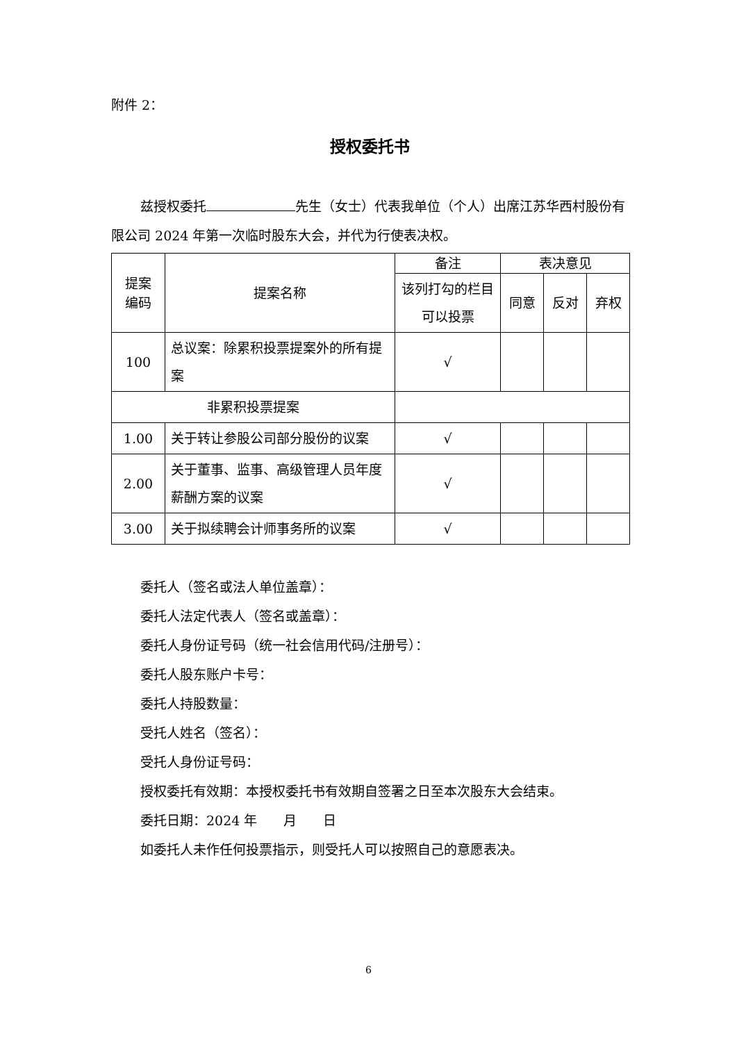附件 2：
授权委托书
兹授权委托 先生（女士）代表我单位（个人）出席江苏华西村股份有限公司 2024 年第一次临时股东大会，并代为行使表决权。
| 提案 编码 | 提案名称 | 备注 | 表决意见 | | |
| --- | --- | --- | --- | --- | --- |
| | | 该列打勾的栏目可以投票 | 同意 | 反对 | 弃权 |
| 100 | 总议案：除累积投票提案外的所有提案 | √ | | | |
| 非累积投票提案 | | | | | |
| 1.00 | 关于转让参股公司部分股份的议案 | √ | | | |
| 2.00 | 关于董事、监事、高级管理人员年度薪酬方案的议案 | √ | | | |
| 3.00 | 关于拟续聘会计师事务所的议案 | √ | | | |
委托人（签名或法人单位盖章）：
委托人法定代表人（签名或盖章）：
委托人身份证号码（统一社会信用代码/注册号）：
委托人股东账户卡号：
委托人持股数量：
受托人姓名（签名）：
受托人身份证号码：
授权委托有效期：本授权委托书有效期自签署之日至本次股东大会结束。
委托日期：2024 年　　月　　日
如委托人未作任何投票指示，则受托人可以按照自己的意愿表决。
6